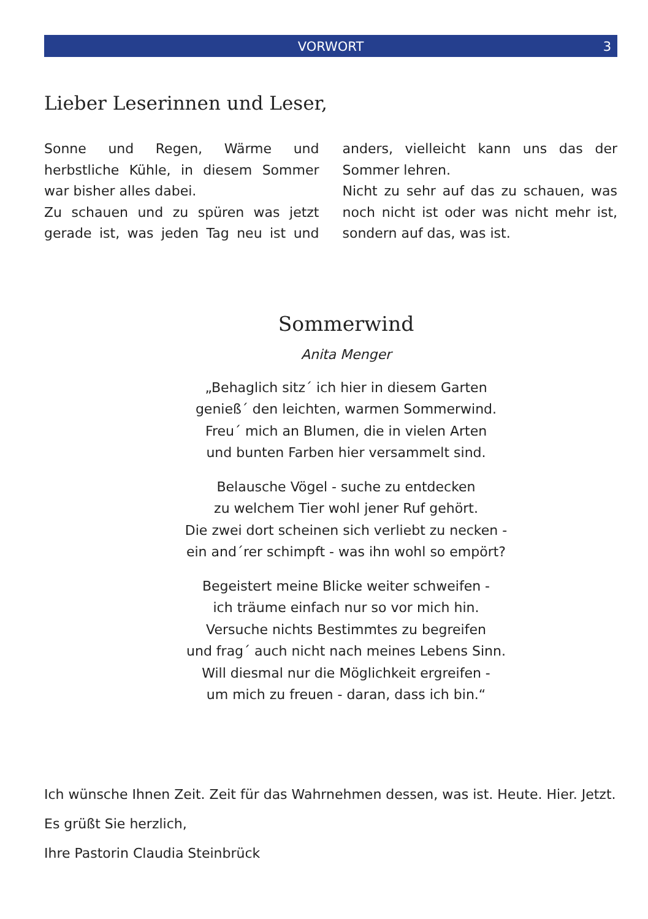VORWORT
3
Lieber Leserinnen und Leser,
Sonne und Regen, Wärme und herbstliche Kühle, in diesem Sommer war bisher alles dabei.
Zu schauen und zu spüren was jetzt gerade ist, was jeden Tag neu ist und anders, vielleicht kann uns das der Sommer lehren.
Nicht zu sehr auf das zu schauen, was noch nicht ist oder was nicht mehr ist, sondern auf das, was ist.
Sommerwind
Anita Menger
„Behaglich sitz´ ich hier in diesem Garten
genieß´ den leichten, warmen Sommerwind.
Freu´ mich an Blumen, die in vielen Arten
und bunten Farben hier versammelt sind.
Belausche Vögel - suche zu entdecken
zu welchem Tier wohl jener Ruf gehört.
Die zwei dort scheinen sich verliebt zu necken -
ein and´rer schimpft - was ihn wohl so empört?
Begeistert meine Blicke weiter schweifen -
ich träume einfach nur so vor mich hin.
Versuche nichts Bestimmtes zu begreifen
und frag´ auch nicht nach meines Lebens Sinn.
Will diesmal nur die Möglichkeit ergreifen -
um mich zu freuen - daran, dass ich bin.“
Ich wünsche Ihnen Zeit. Zeit für das Wahrnehmen dessen, was ist. Heute. Hier. Jetzt.
Es grüßt Sie herzlich,
Ihre Pastorin Claudia Steinbrück